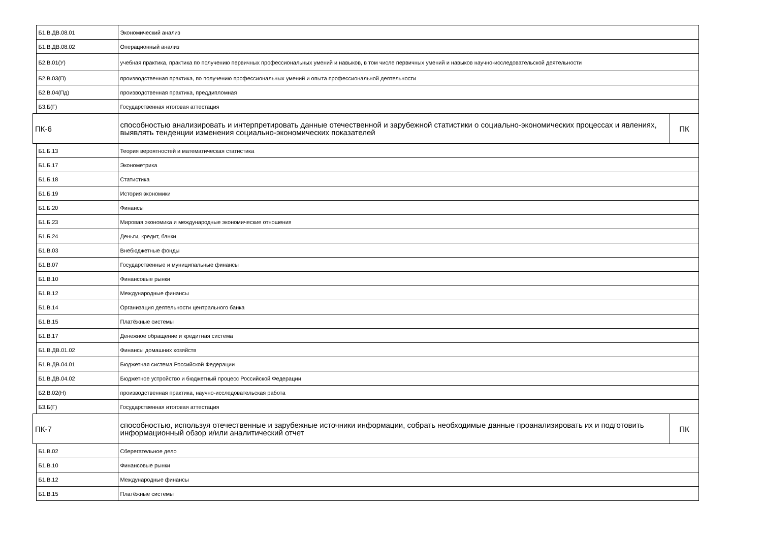| | Б1.В.ДВ.08.01 | Экономический анализ | |
| | Б1.В.ДВ.08.02 | Операционный анализ | |
| | Б2.В.01(У) | учебная практика, практика по получению первичных профессиональных умений и навыков, в том числе первичных умений и навыков научно-исследовательской деятельности | |
| | Б2.В.03(П) | производственная практика, по получению профессиональных умений и опыта профессиональной деятельности | |
| | Б2.В.04(Пд) | производственная практика, преддипломная | |
| | Б3.Б(Г) | Государственная итоговая аттестация | |
| ПК-6 | | способностью анализировать и интерпретировать данные отечественной и зарубежной статистики о социально-экономических процессах и явлениях, выявлять тенденции изменения социально-экономических показателей | ПК |
| | Б1.Б.13 | Теория вероятностей и математическая статистика | |
| | Б1.Б.17 | Эконометрика | |
| | Б1.Б.18 | Статистика | |
| | Б1.Б.19 | История экономики | |
| | Б1.Б.20 | Финансы | |
| | Б1.Б.23 | Мировая экономика и международные экономические отношения | |
| | Б1.Б.24 | Деньги, кредит, банки | |
| | Б1.В.03 | Внебюджетные фонды | |
| | Б1.В.07 | Государственные и муниципальные финансы | |
| | Б1.В.10 | Финансовые рынки | |
| | Б1.В.12 | Международные финансы | |
| | Б1.В.14 | Организация деятельности центрального банка | |
| | Б1.В.15 | Платёжные системы | |
| | Б1.В.17 | Денежное обращение и кредитная система | |
| | Б1.В.ДВ.01.02 | Финансы домашних хозяйств | |
| | Б1.В.ДВ.04.01 | Бюджетная система Российской Федерации | |
| | Б1.В.ДВ.04.02 | Бюджетное устройство и бюджетный процесс Российской Федерации | |
| | Б2.В.02(Н) | производственная практика, научно-исследовательская работа | |
| | Б3.Б(Г) | Государственная итоговая аттестация | |
| ПК-7 | | способностью, используя отечественные и зарубежные источники информации, собрать необходимые данные проанализировать их и подготовить информационный обзор и/или аналитический отчет | ПК |
| | Б1.В.02 | Сберегательное дело | |
| | Б1.В.10 | Финансовые рынки | |
| | Б1.В.12 | Международные финансы | |
| | Б1.В.15 | Платёжные системы | |